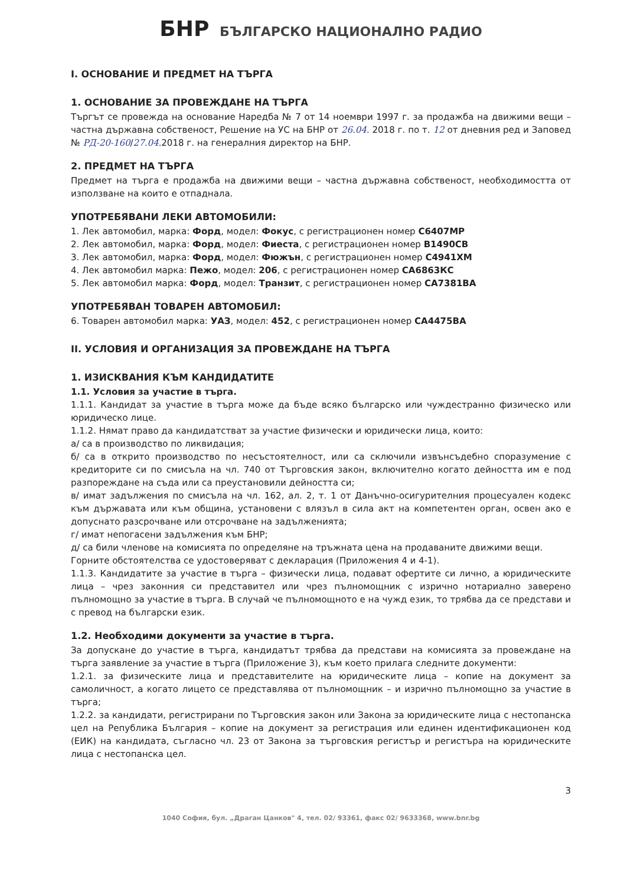БНР БЪЛГАРСКО НАЦИОНАЛНО РАДИО
I. ОСНОВАНИЕ И ПРЕДМЕТ НА ТЪРГА
1. ОСНОВАНИЕ ЗА ПРОВЕЖДАНЕ НА ТЪРГА
Търгът се провежда на основание Наредба № 7 от 14 ноември 1997 г. за продажба на движими вещи – частна държавна собственост, Решение на УС на БНР от 26.04. 2018 г. по т. 12 от дневния ред и Заповед № РД-20-160/27.04. 2018 г. на генералния директор на БНР.
2. ПРЕДМЕТ НА ТЪРГА
Предмет на търга е продажба на движими вещи – частна държавна собственост, необходимостта от използване на които е отпаднала.
УПОТРЕБЯВАНИ ЛЕКИ АВТОМОБИЛИ:
1. Лек автомобил, марка: Форд, модел: Фокус, с регистрационен номер С6407МР
2. Лек автомобил, марка: Форд, модел: Фиеста, с регистрационен номер В1490СВ
3. Лек автомобил, марка: Форд, модел: Фюжън, с регистрационен номер С4941ХМ
4. Лек автомобил марка: Пежо, модел: 206, с регистрационен номер СА6863КС
5. Лек автомобил марка: Форд, модел: Транзит, с регистрационен номер СА7381ВА
УПОТРЕБЯВАН ТОВАРЕН АВТОМОБИЛ:
6. Товарен автомобил марка: УАЗ, модел: 452, с регистрационен номер СА4475ВА
II. УСЛОВИЯ И ОРГАНИЗАЦИЯ ЗА ПРОВЕЖДАНЕ НА ТЪРГА
1. ИЗИСКВАНИЯ КЪМ КАНДИДАТИТЕ
1.1. Условия за участие в търга.
1.1.1. Кандидат за участие в търга може да бъде всяко българско или чуждестранно физическо или юридическо лице.
1.1.2. Нямат право да кандидатстват за участие физически и юридически лица, които:
а/ са в производство по ликвидация;
б/ са в открито производство по несъстоятелност, или са сключили извънсъдебно споразумение с кредиторите си по смисъла на чл. 740 от Търговския закон, включително когато дейността им е под разпореждане на съда или са преустановили дейността си;
в/ имат задължения по смисъла на чл. 162, ал. 2, т. 1 от Данъчно-осигурителния процесуален кодекс към държавата или към община, установени с влязъл в сила акт на компетентен орган, освен ако е допуснато разсрочване или отсрочване на задълженията;
г/ имат непогасени задължения към БНР;
д/ са били членове на комисията по определяне на тръжната цена на продаваните движими вещи.
Горните обстоятелства се удостоверяват с декларация (Приложения 4 и 4-1).
1.1.3. Кандидатите за участие в търга – физически лица, подават офертите си лично, а юридическите лица – чрез законния си представител или чрез пълномощник с изрично нотариално заверено пълномощно за участие в търга. В случай че пълномощното е на чужд език, то трябва да се представи и с превод на български език.
1.2. Необходими документи за участие в търга.
За допускане до участие в търга, кандидатът трябва да представи на комисията за провеждане на търга заявление за участие в търга (Приложение 3), към което прилага следните документи:
1.2.1. за физическите лица и представителите на юридическите лица – копие на документ за самоличност, а когато лицето се представлява от пълномощник – и изрично пълномощно за участие в търга;
1.2.2. за кандидати, регистрирани по Търговския закон или Закона за юридическите лица с нестопанска цел на Република България – копие на документ за регистрация или единен идентификационен код (ЕИК) на кандидата, съгласно чл. 23 от Закона за търговския регистър и регистъра на юридическите лица с нестопанска цел.
3
1040 София, бул. „Драган Цанков" 4, тел. 02/ 93361, факс 02/ 9633368, www.bnr.bg